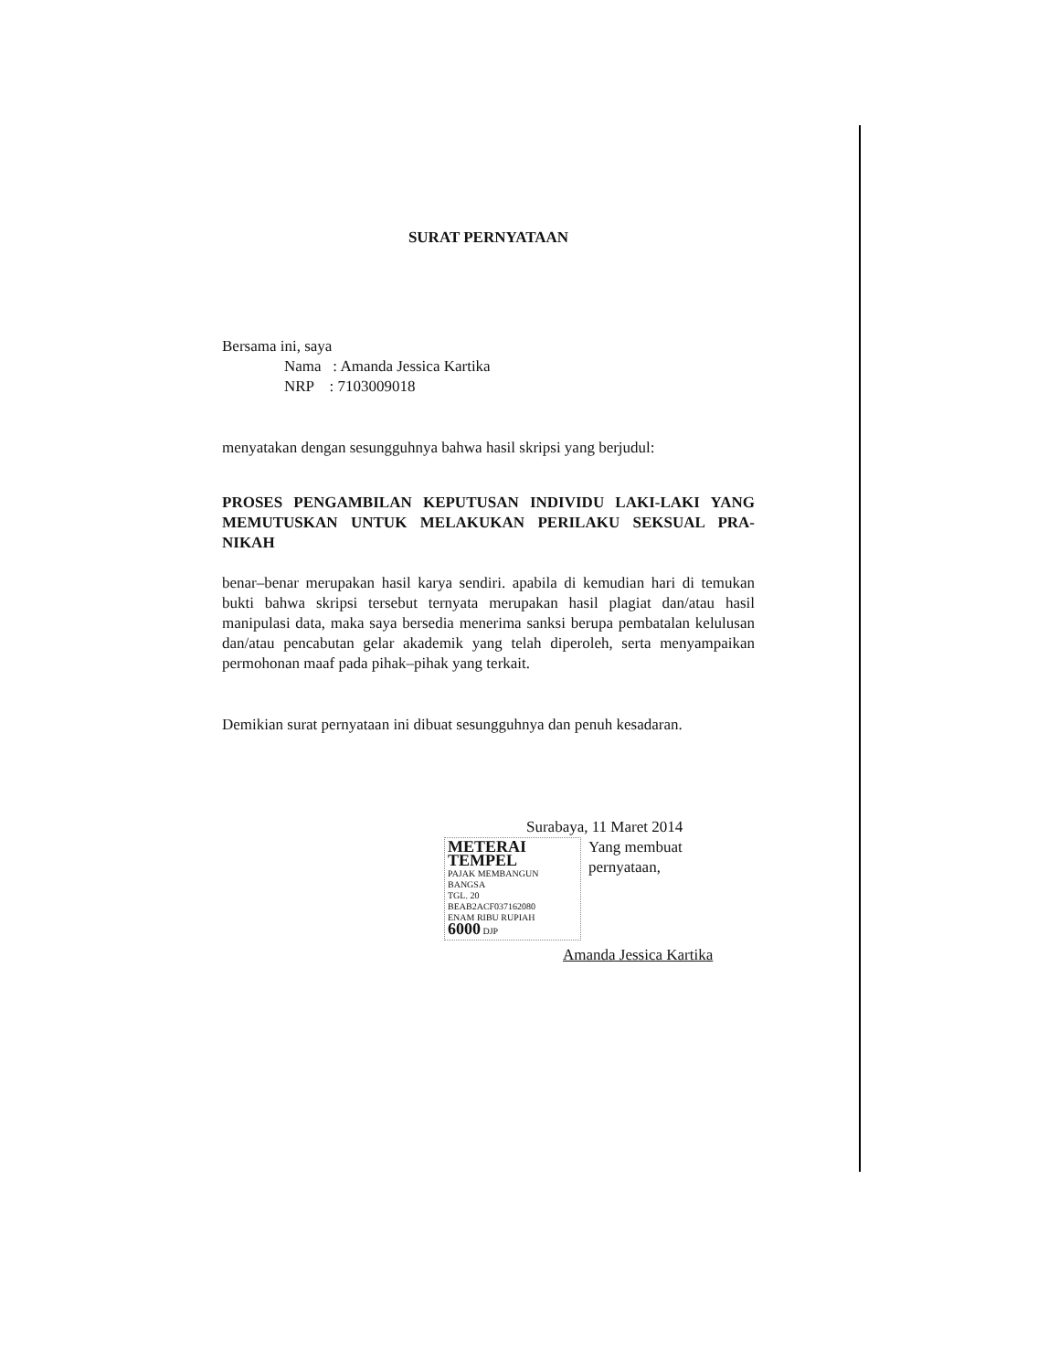SURAT PERNYATAAN
Bersama ini, saya
Nama : Amanda Jessica Kartika
NRP : 7103009018
menyatakan dengan sesungguhnya bahwa hasil skripsi yang berjudul:
PROSES PENGAMBILAN KEPUTUSAN INDIVIDU LAKI-LAKI YANG MEMUTUSKAN UNTUK MELAKUKAN PERILAKU SEKSUAL PRA-NIKAH
benar–benar merupakan hasil karya sendiri. apabila di kemudian hari di temukan bukti bahwa skripsi tersebut ternyata merupakan hasil plagiat dan/atau hasil manipulasi data, maka saya bersedia menerima sanksi berupa pembatalan kelulusan dan/atau pencabutan gelar akademik yang telah diperoleh, serta menyampaikan permohonan maaf pada pihak–pihak yang terkait.
Demikian surat pernyataan ini dibuat sesungguhnya dan penuh kesadaran.
Surabaya, 11 Maret 2014
METERAI TEMPEL
PAJAK MEMBANGUN BANGSA
TGL. 20
BEAB2ACF037162080
ENAM RIBU RUPIAH
6000 DJP
Yang membuat pernyataan,
Amanda Jessica Kartika